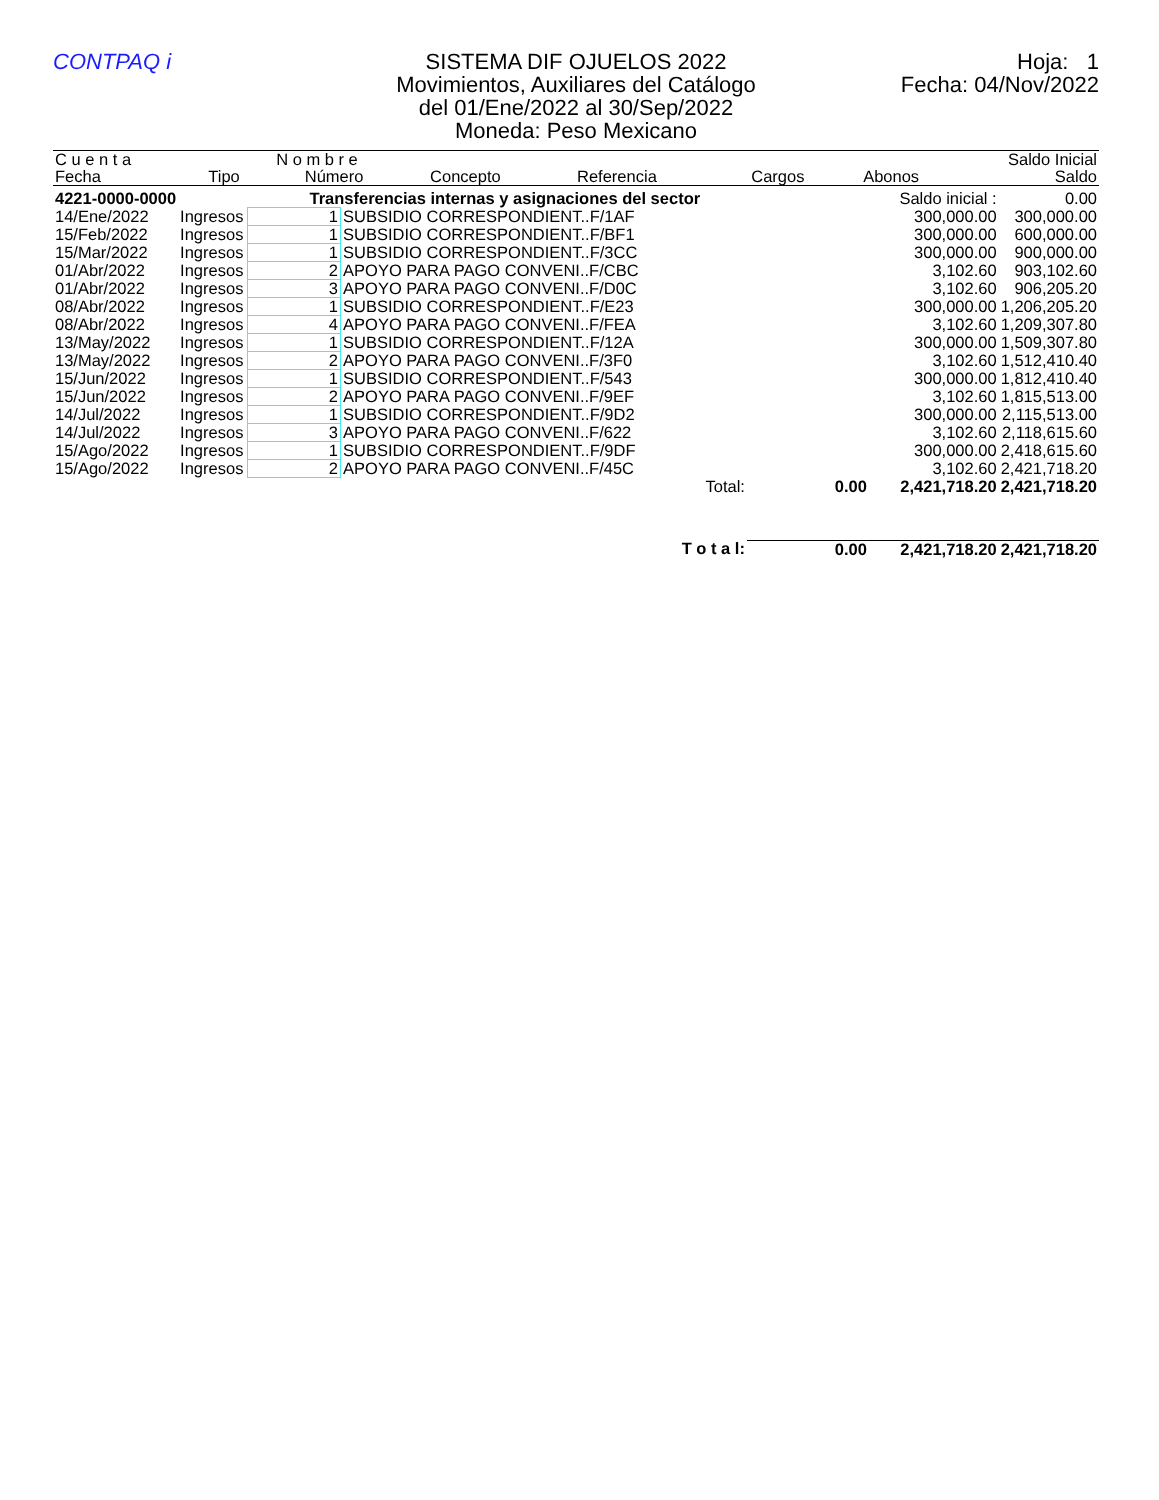CONTPAQ i SISTEMA DIF OJUELOS 2022
Movimientos, Auxiliares del Catálogo
del 01/Ene/2022 al 30/Sep/2022
Moneda: Peso Mexicano
Hoja: 1
Fecha: 04/Nov/2022
| C u e n t a | | N o m b r e | | | | | Saldo Inicial |
| --- | --- | --- | --- | --- | --- | --- | --- |
| Fecha | Tipo | Número | Concepto | Referencia | Cargos | Abonos | Saldo |
| 4221-0000-0000 | | Transferencias internas y asignaciones del sector | | | | Saldo inicial : | 0.00 |
| 14/Ene/2022 | Ingresos | 1 | SUBSIDIO CORRESPONDIENT..F/1AF | | | 300,000.00 | 300,000.00 |
| 15/Feb/2022 | Ingresos | 1 | SUBSIDIO CORRESPONDIENT..F/BF1 | | | 300,000.00 | 600,000.00 |
| 15/Mar/2022 | Ingresos | 1 | SUBSIDIO CORRESPONDIENT..F/3CC | | | 300,000.00 | 900,000.00 |
| 01/Abr/2022 | Ingresos | 2 | APOYO PARA PAGO CONVENI..F/CBC | | | 3,102.60 | 903,102.60 |
| 01/Abr/2022 | Ingresos | 3 | APOYO PARA PAGO CONVENI..F/D0C | | | 3,102.60 | 906,205.20 |
| 08/Abr/2022 | Ingresos | 1 | SUBSIDIO CORRESPONDIENT..F/E23 | | | 300,000.00 | 1,206,205.20 |
| 08/Abr/2022 | Ingresos | 4 | APOYO PARA PAGO CONVENI..F/FEA | | | 3,102.60 | 1,209,307.80 |
| 13/May/2022 | Ingresos | 1 | SUBSIDIO CORRESPONDIENT..F/12A | | | 300,000.00 | 1,509,307.80 |
| 13/May/2022 | Ingresos | 2 | APOYO PARA PAGO CONVENI..F/3F0 | | | 3,102.60 | 1,512,410.40 |
| 15/Jun/2022 | Ingresos | 1 | SUBSIDIO CORRESPONDIENT..F/543 | | | 300,000.00 | 1,812,410.40 |
| 15/Jun/2022 | Ingresos | 2 | APOYO PARA PAGO CONVENI..F/9EF | | | 3,102.60 | 1,815,513.00 |
| 14/Jul/2022 | Ingresos | 1 | SUBSIDIO CORRESPONDIENT..F/9D2 | | | 300,000.00 | 2,115,513.00 |
| 14/Jul/2022 | Ingresos | 3 | APOYO PARA PAGO CONVENI..F/622 | | | 3,102.60 | 2,118,615.60 |
| 15/Ago/2022 | Ingresos | 1 | SUBSIDIO CORRESPONDIENT..F/9DF | | | 300,000.00 | 2,418,615.60 |
| 15/Ago/2022 | Ingresos | 2 | APOYO PARA PAGO CONVENI..F/45C | | | 3,102.60 | 2,421,718.20 |
| | | | | Total: | 0.00 | 2,421,718.20 | 2,421,718.20 |
| | | | | T o t a l: | 0.00 | 2,421,718.20 | 2,421,718.20 |